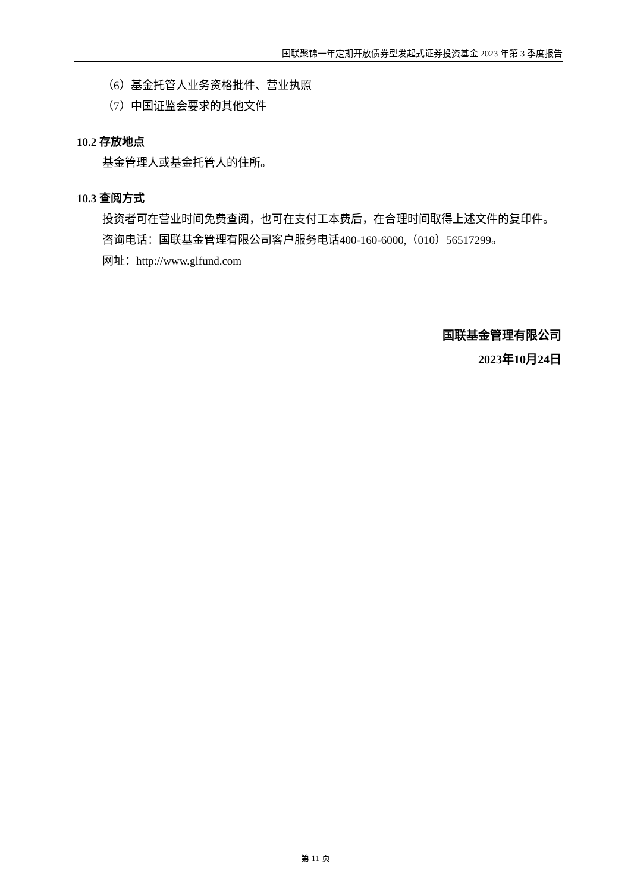国联聚锦一年定期开放债券型发起式证券投资基金 2023 年第 3 季度报告
（6）基金托管人业务资格批件、营业执照
（7）中国证监会要求的其他文件
10.2 存放地点
基金管理人或基金托管人的住所。
10.3 查阅方式
投资者可在营业时间免费查阅，也可在支付工本费后，在合理时间取得上述文件的复印件。
咨询电话：国联基金管理有限公司客户服务电话400-160-6000,（010）56517299。
网址：http://www.glfund.com
国联基金管理有限公司
2023年10月24日
第 11 页